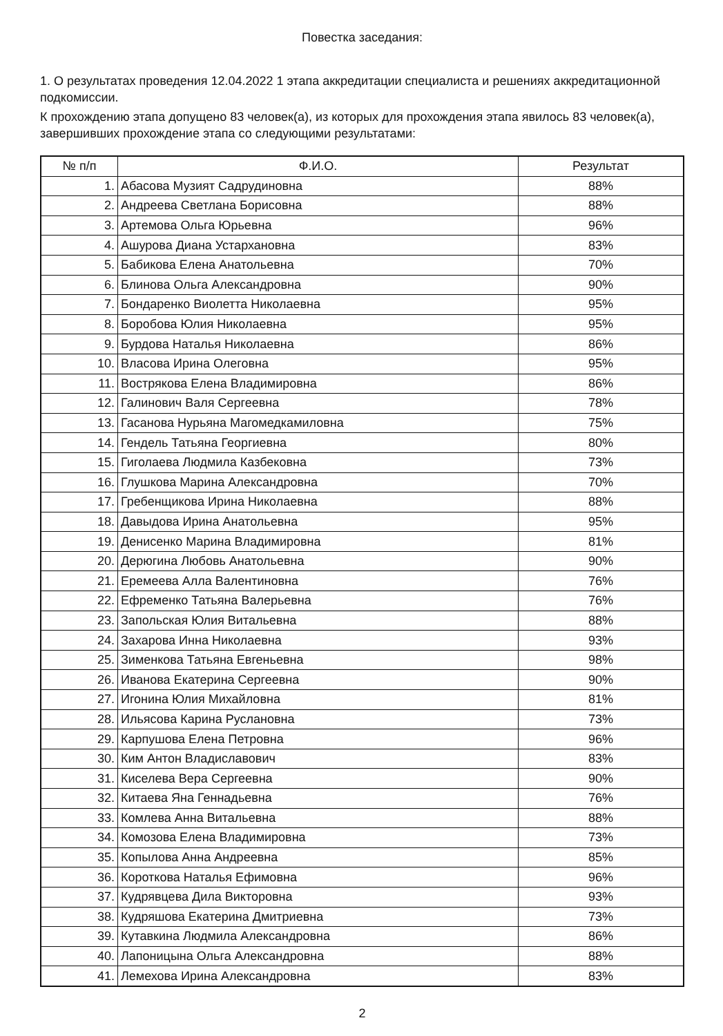Повестка заседания:
1. О результатах проведения 12.04.2022 1 этапа аккредитации специалиста и решениях аккредитационной подкомиссии.
К прохождению этапа допущено 83 человек(а), из которых для прохождения этапа явилось 83 человек(а), завершивших прохождение этапа со следующими результатами:
| № п/п | Ф.И.О. | Результат |
| --- | --- | --- |
| 1. | Абасова Музият Садрудиновна | 88% |
| 2. | Андреева Светлана Борисовна | 88% |
| 3. | Артемова Ольга Юрьевна | 96% |
| 4. | Ашурова Диана Устархановна | 83% |
| 5. | Бабикова Елена Анатольевна | 70% |
| 6. | Блинова Ольга Александровна | 90% |
| 7. | Бондаренко Виолетта Николаевна | 95% |
| 8. | Боробова Юлия Николаевна | 95% |
| 9. | Бурдова Наталья Николаевна | 86% |
| 10. | Власова Ирина Олеговна | 95% |
| 11. | Вострякова Елена Владимировна | 86% |
| 12. | Галинович Валя Сергеевна | 78% |
| 13. | Гасанова Нурьяна Магомедкамиловна | 75% |
| 14. | Гендель Татьяна Георгиевна | 80% |
| 15. | Гиголаева Людмила Казбековна | 73% |
| 16. | Глушкова Марина Александровна | 70% |
| 17. | Гребенщикова Ирина Николаевна | 88% |
| 18. | Давыдова Ирина Анатольевна | 95% |
| 19. | Денисенко Марина Владимировна | 81% |
| 20. | Дерюгина Любовь Анатольевна | 90% |
| 21. | Еремеева Алла Валентиновна | 76% |
| 22. | Ефременко Татьяна Валерьевна | 76% |
| 23. | Запольская Юлия Витальевна | 88% |
| 24. | Захарова Инна Николаевна | 93% |
| 25. | Зименкова Татьяна Евгеньевна | 98% |
| 26. | Иванова Екатерина Сергеевна | 90% |
| 27. | Игонина Юлия Михайловна | 81% |
| 28. | Ильясова Карина Руслановна | 73% |
| 29. | Карпушова Елена Петровна | 96% |
| 30. | Ким Антон Владиславович | 83% |
| 31. | Киселева Вера Сергеевна | 90% |
| 32. | Китаева Яна Геннадьевна | 76% |
| 33. | Комлева Анна Витальевна | 88% |
| 34. | Комозова Елена Владимировна | 73% |
| 35. | Копылова Анна Андреевна | 85% |
| 36. | Короткова Наталья Ефимовна | 96% |
| 37. | Кудрявцева Дила Викторовна | 93% |
| 38. | Кудряшова Екатерина Дмитриевна | 73% |
| 39. | Кутавкина Людмила Александровна | 86% |
| 40. | Лапоницына Ольга Александровна | 88% |
| 41. | Лемехова Ирина Александровна | 83% |
2